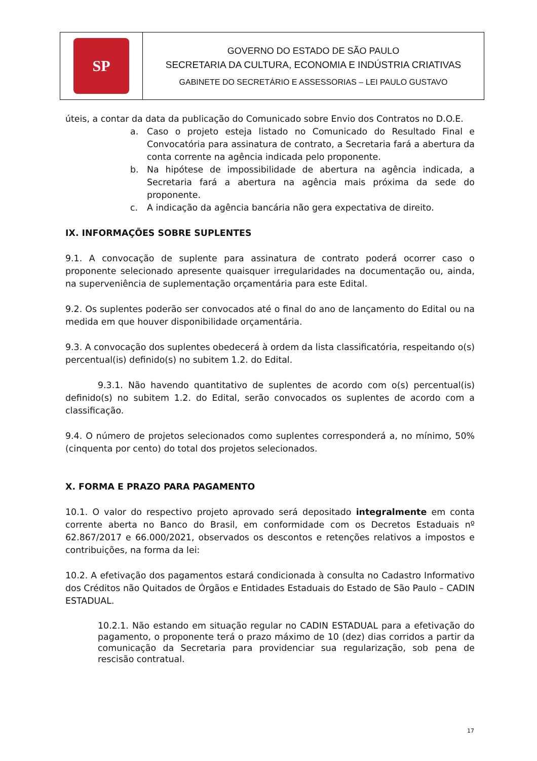| SP | GOVERNO DO ESTADO DE SÃO PAULO SECRETARIA DA CULTURA, ECONOMIA E INDÚSTRIA CRIATIVAS GABINETE DO SECRETÁRIO E ASSESSORIAS – LEI PAULO GUSTAVO |
úteis, a contar da data da publicação do Comunicado sobre Envio dos Contratos no D.O.E.
a. Caso o projeto esteja listado no Comunicado do Resultado Final e Convocatória para assinatura de contrato, a Secretaria fará a abertura da conta corrente na agência indicada pelo proponente.
b. Na hipótese de impossibilidade de abertura na agência indicada, a Secretaria fará a abertura na agência mais próxima da sede do proponente.
c. A indicação da agência bancária não gera expectativa de direito.
IX. INFORMAÇÕES SOBRE SUPLENTES
9.1. A convocação de suplente para assinatura de contrato poderá ocorrer caso o proponente selecionado apresente quaisquer irregularidades na documentação ou, ainda, na superveniência de suplementação orçamentária para este Edital.
9.2. Os suplentes poderão ser convocados até o final do ano de lançamento do Edital ou na medida em que houver disponibilidade orçamentária.
9.3. A convocação dos suplentes obedecerá à ordem da lista classificatória, respeitando o(s) percentual(is) definido(s) no subitem 1.2. do Edital.
9.3.1. Não havendo quantitativo de suplentes de acordo com o(s) percentual(is) definido(s) no subitem 1.2. do Edital, serão convocados os suplentes de acordo com a classificação.
9.4. O número de projetos selecionados como suplentes corresponderá a, no mínimo, 50% (cinquenta por cento) do total dos projetos selecionados.
X. FORMA E PRAZO PARA PAGAMENTO
10.1. O valor do respectivo projeto aprovado será depositado integralmente em conta corrente aberta no Banco do Brasil, em conformidade com os Decretos Estaduais nº 62.867/2017 e 66.000/2021, observados os descontos e retenções relativos a impostos e contribuições, na forma da lei:
10.2. A efetivação dos pagamentos estará condicionada à consulta no Cadastro Informativo dos Créditos não Quitados de Órgãos e Entidades Estaduais do Estado de São Paulo – CADIN ESTADUAL.
10.2.1. Não estando em situação regular no CADIN ESTADUAL para a efetivação do pagamento, o proponente terá o prazo máximo de 10 (dez) dias corridos a partir da comunicação da Secretaria para providenciar sua regularização, sob pena de rescisão contratual.
17